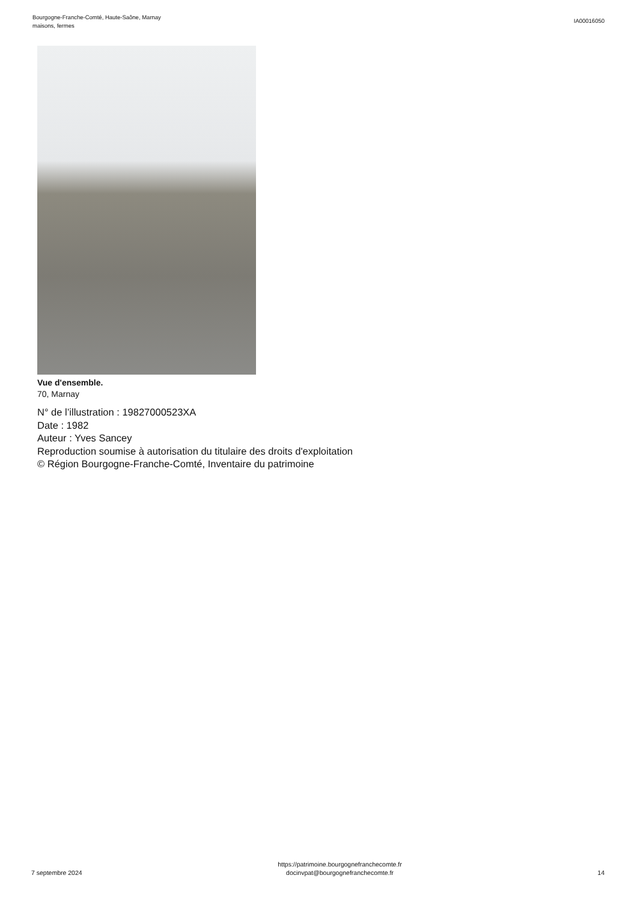Bourgogne-Franche-Comté, Haute-Saône, Marnay
maisons, fermes
IA00016050
Vue d'ensemble.
70, Marnay
N° de l’illustration : 19827000523XA
Date : 1982
Auteur : Yves Sancey
Reproduction soumise à autorisation du titulaire des droits d'exploitation
© Région Bourgogne-Franche-Comté, Inventaire du patrimoine
7 septembre 2024
https://patrimoine.bourgognefranchecomte.fr
docinvpat@bourgognefranchecomte.fr
14